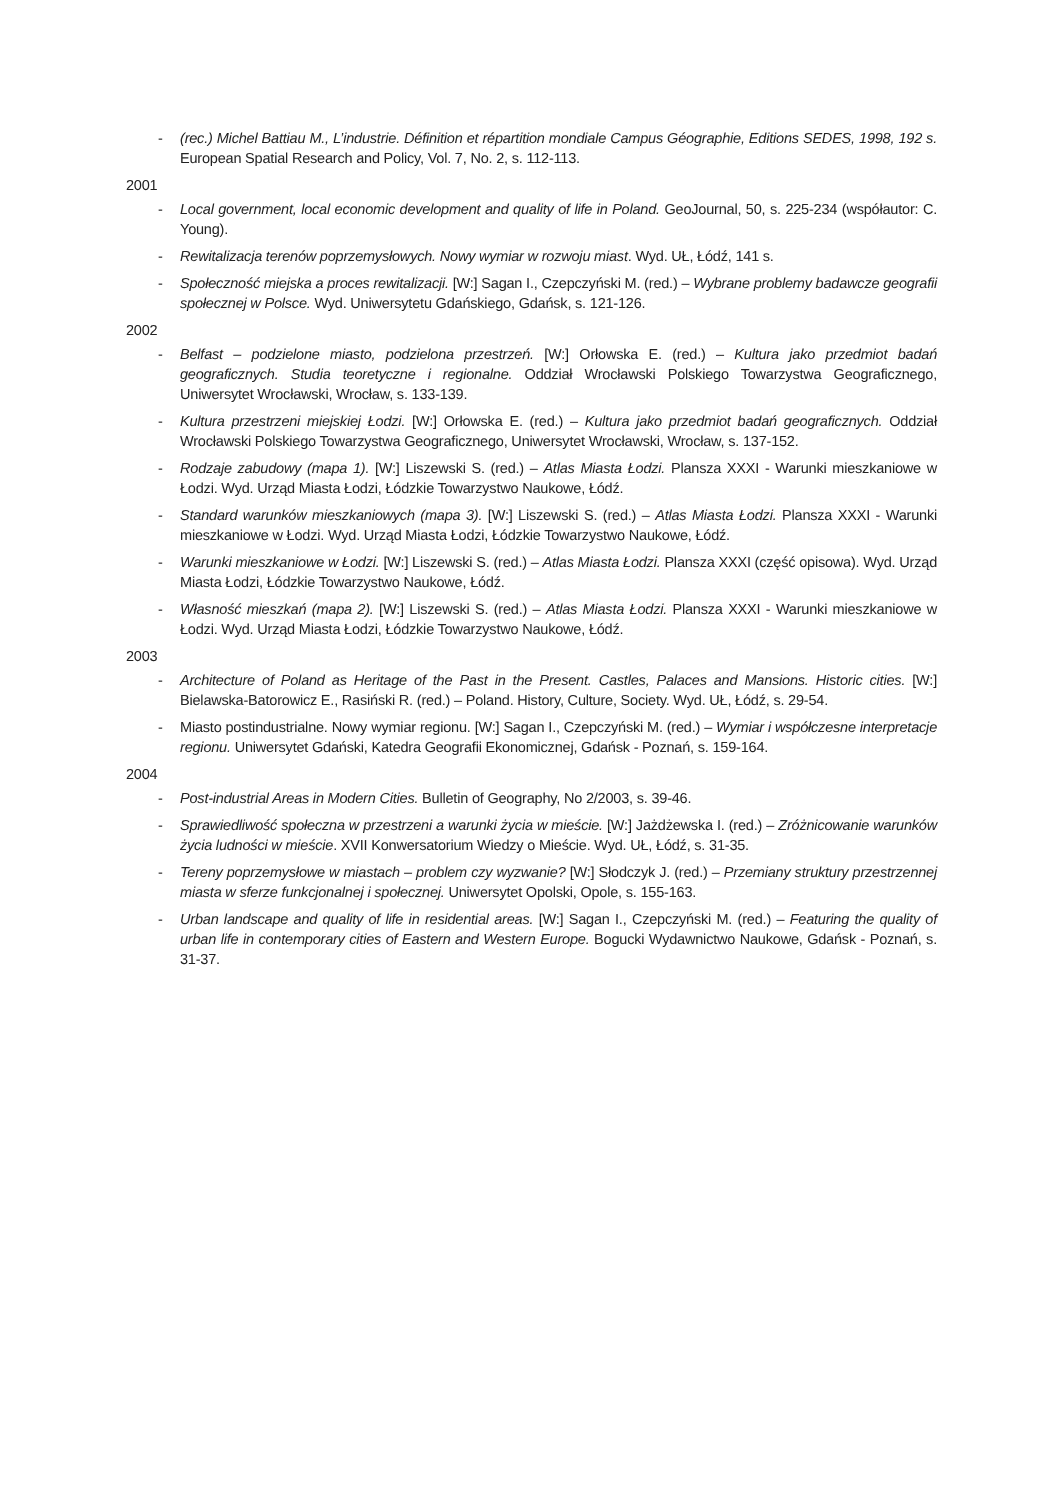- (rec.) Michel Battiau M., L’industrie. Définition et répartition mondiale Campus Géographie, Editions SEDES, 1998, 192 s. European Spatial Research and Policy, Vol. 7, No. 2, s. 112-113.
2001
- Local government, local economic development and quality of life in Poland. GeoJournal, 50, s. 225-234 (współautor: C. Young).
- Rewitalizacja terenów poprzemysłowych. Nowy wymiar w rozwoju miast. Wyd. UŁ, Łódź, 141 s.
- Społeczność miejska a proces rewitalizacji. [W:] Sagan I., Czepczyński M. (red.) – Wybrane problemy badawcze geografii społecznej w Polsce. Wyd. Uniwersytetu Gdańskiego, Gdańsk, s. 121-126.
2002
- Belfast – podzielone miasto, podzielona przestrzeń. [W:] Orłowska E. (red.) – Kultura jako przedmiot badań geograficznych. Studia teoretyczne i regionalne. Oddział Wrocławski Polskiego Towarzystwa Geograficznego, Uniwersytet Wrocławski, Wrocław, s. 133-139.
- Kultura przestrzeni miejskiej Łodzi. [W:] Orłowska E. (red.) – Kultura jako przedmiot badań geograficznych. Oddział Wrocławski Polskiego Towarzystwa Geograficznego, Uniwersytet Wrocławski, Wrocław, s. 137-152.
- Rodzaje zabudowy (mapa 1). [W:] Liszewski S. (red.) – Atlas Miasta Łodzi. Plansza XXXI - Warunki mieszkaniowe w Łodzi. Wyd. Urząd Miasta Łodzi, Łódzkie Towarzystwo Naukowe, Łódź.
- Standard warunków mieszkaniowych (mapa 3). [W:] Liszewski S. (red.) – Atlas Miasta Łodzi. Plansza XXXI - Warunki mieszkaniowe w Łodzi. Wyd. Urząd Miasta Łodzi, Łódzkie Towarzystwo Naukowe, Łódź.
- Warunki mieszkaniowe w Łodzi. [W:] Liszewski S. (red.) – Atlas Miasta Łodzi. Plansza XXXI (część opisowa). Wyd. Urząd Miasta Łodzi, Łódzkie Towarzystwo Naukowe, Łódź.
- Własność mieszkań (mapa 2). [W:] Liszewski S. (red.) – Atlas Miasta Łodzi. Plansza XXXI - Warunki mieszkaniowe w Łodzi. Wyd. Urząd Miasta Łodzi, Łódzkie Towarzystwo Naukowe, Łódź.
2003
- Architecture of Poland as Heritage of the Past in the Present. Castles, Palaces and Mansions. Historic cities. [W:] Bielawska-Batorowicz E., Rasiński R. (red.) – Poland. History, Culture, Society. Wyd. UŁ, Łódź, s. 29-54.
- Miasto postindustrialne. Nowy wymiar regionu. [W:] Sagan I., Czepczyński M. (red.) – Wymiar i współczesne interpretacje regionu. Uniwersytet Gdański, Katedra Geografii Ekonomicznej, Gdańsk - Poznań, s. 159-164.
2004
- Post-industrial Areas in Modern Cities. Bulletin of Geography, No 2/2003, s. 39-46.
- Sprawiedliwość społeczna w przestrzeni a warunki życia w mieście. [W:] Jażdżewska I. (red.) – Zróżnicowanie warunków życia ludności w mieście. XVII Konwersatorium Wiedzy o Mieście. Wyd. UŁ, Łódź, s. 31-35.
- Tereny poprzemysłowe w miastach – problem czy wyzwanie? [W:] Słodczyk J. (red.) – Przemiany struktury przestrzennej miasta w sferze funkcjonalnej i społecznej. Uniwersytet Opolski, Opole, s. 155-163.
- Urban landscape and quality of life in residential areas. [W:] Sagan I., Czepczyński M. (red.) – Featuring the quality of urban life in contemporary cities of Eastern and Western Europe. Bogucki Wydawnictwo Naukowe, Gdańsk - Poznań, s. 31-37.